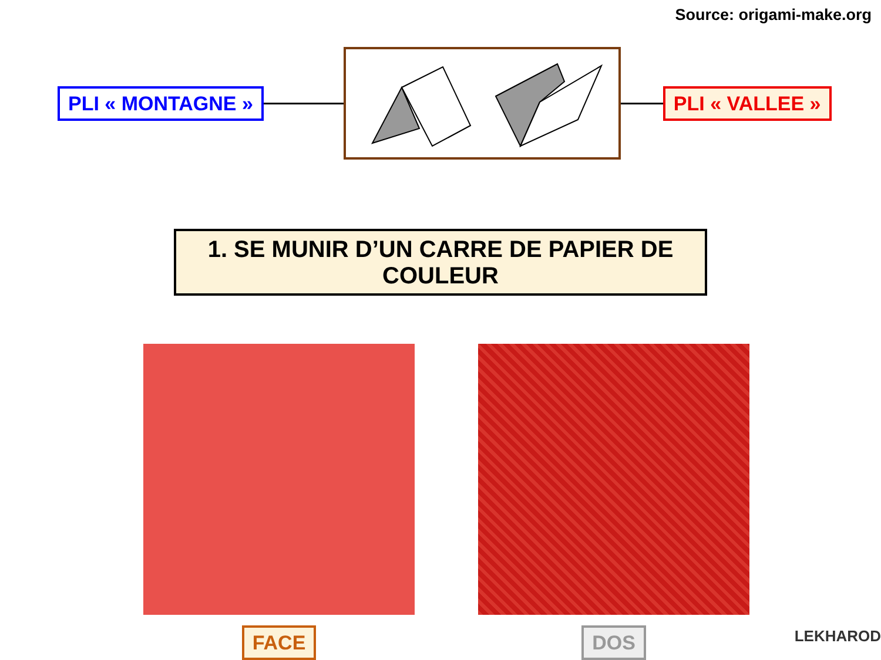Source: origami-make.org
PLI « MONTAGNE » PLI « VALLEE »
1. SE MUNIR D’UN CARRE DE PAPIER DE COULEUR
FACE DOS
LEKHAROD